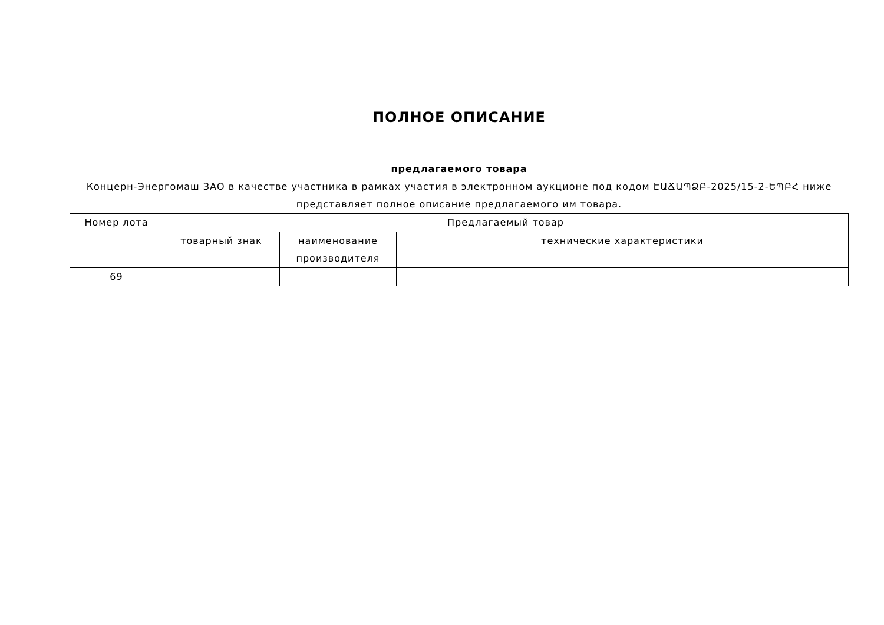ПОЛНОЕ ОПИСАНИЕ
предлагаемого товара
Концерн-Энергомаш ЗАО в качестве участника в рамках участия в электронном аукционе под кодом ԷԱՃԱՊՁԲ-2025/15-2-ԵՊԲՀ ниже представляет полное описание предлагаемого им товара.
| Номер лота | Предлагаемый товар | | |
| --- | --- | --- | --- |
| | товарный знак | наименование производителя | технические характеристики |
| 69 | | | |